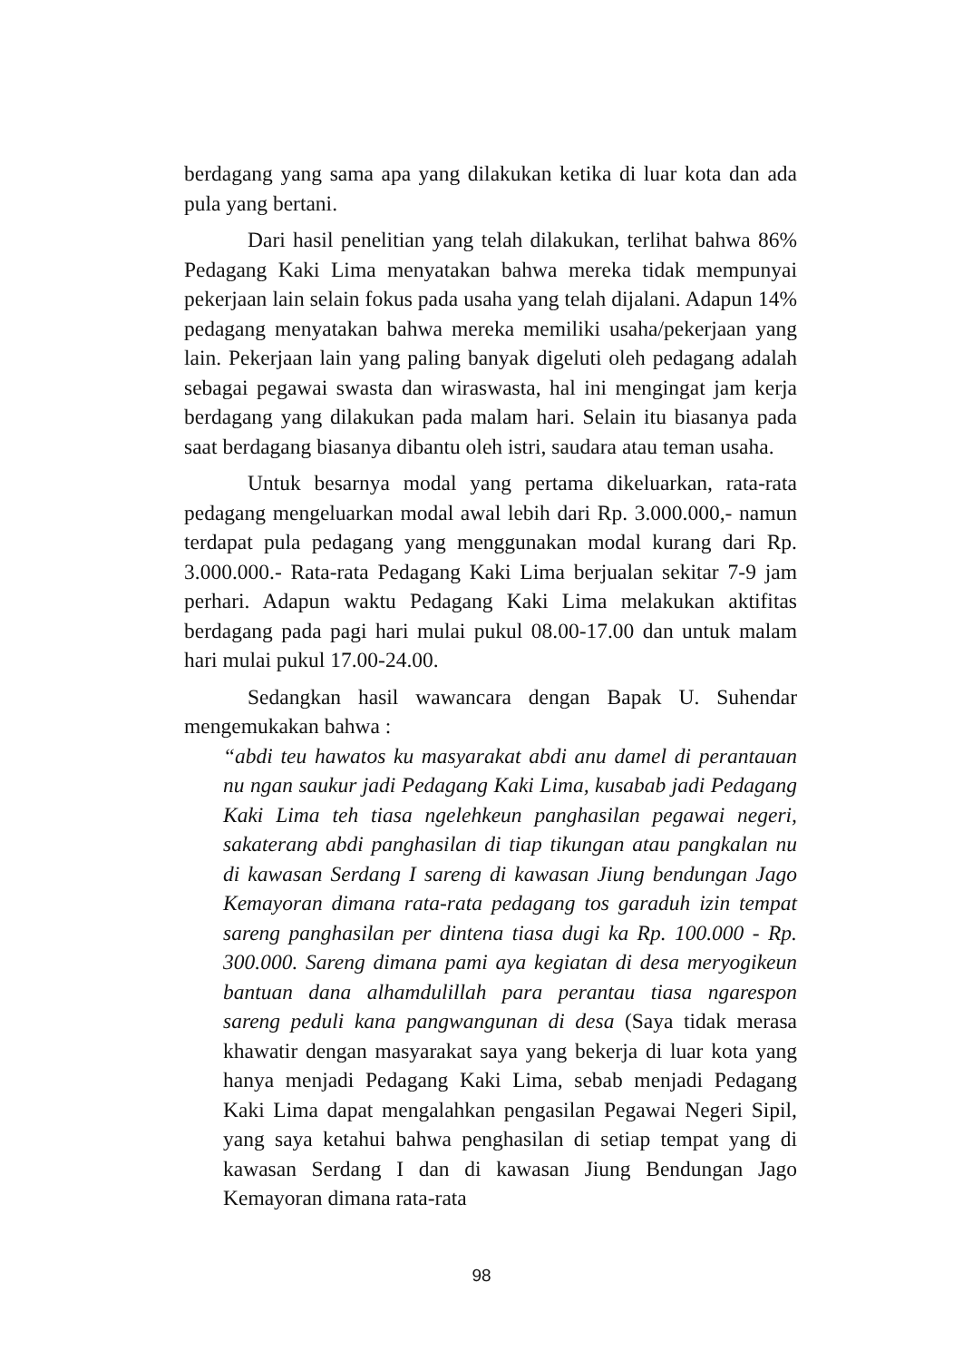berdagang yang sama apa yang dilakukan ketika di luar kota dan ada pula yang bertani.
Dari hasil penelitian yang telah dilakukan, terlihat bahwa 86% Pedagang Kaki Lima menyatakan bahwa mereka tidak mempunyai pekerjaan lain selain fokus pada usaha yang telah dijalani. Adapun 14% pedagang menyatakan bahwa mereka memiliki usaha/pekerjaan yang lain. Pekerjaan lain yang paling banyak digeluti oleh pedagang adalah sebagai pegawai swasta dan wiraswasta, hal ini mengingat jam kerja berdagang yang dilakukan pada malam hari. Selain itu biasanya pada saat berdagang biasanya dibantu oleh istri, saudara atau teman usaha.
Untuk besarnya modal yang pertama dikeluarkan, rata-rata pedagang mengeluarkan modal awal lebih dari Rp. 3.000.000,- namun terdapat pula pedagang yang menggunakan modal kurang dari Rp. 3.000.000.- Rata-rata Pedagang Kaki Lima berjualan sekitar 7-9 jam perhari. Adapun waktu Pedagang Kaki Lima melakukan aktifitas berdagang pada pagi hari mulai pukul 08.00-17.00 dan untuk malam hari mulai pukul 17.00-24.00.
Sedangkan hasil wawancara dengan Bapak U. Suhendar mengemukakan bahwa :
“abdi teu hawatos ku masyarakat abdi anu damel di perantauan nu ngan saukur jadi Pedagang Kaki Lima, kusabab jadi Pedagang Kaki Lima teh tiasa ngelehkeun panghasilan pegawai negeri, sakaterang abdi panghasilan di tiap tikungan atau pangkalan nu di kawasan Serdang I sareng di kawasan Jiung bendungan Jago Kemayoran dimana rata-rata pedagang tos garaduh izin tempat sareng panghasilan per dintena tiasa dugi ka Rp. 100.000 - Rp. 300.000. Sareng dimana pami aya kegiatan di desa meryogikeun bantuan dana alhamdulillah para perantau tiasa ngarespon sareng peduli kana pangwangunan di desa (Saya tidak merasa khawatir dengan masyarakat saya yang bekerja di luar kota yang hanya menjadi Pedagang Kaki Lima, sebab menjadi Pedagang Kaki Lima dapat mengalahkan pengasilan Pegawai Negeri Sipil, yang saya ketahui bahwa penghasilan di setiap tempat yang di kawasan Serdang I dan di kawasan Jiung Bendungan Jago Kemayoran dimana rata-rata
98